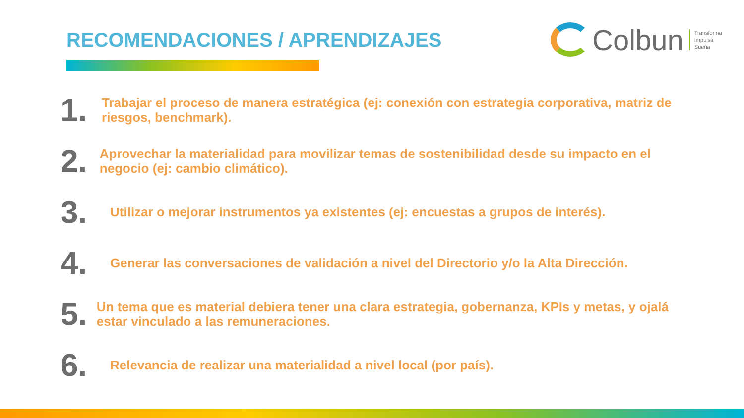RECOMENDACIONES / APRENDIZAJES
Colbun
Transforma
Impulsa
Sueña
1.
Trabajar el proceso de manera estratégica (ej: conexión con estrategia corporativa, matriz de riesgos, benchmark).
2.
Aprovechar la materialidad para movilizar temas de sostenibilidad desde su impacto en el negocio (ej: cambio climático).
3.
Utilizar o mejorar instrumentos ya existentes (ej: encuestas a grupos de interés).
4.
Generar las conversaciones de validación a nivel del Directorio y/o la Alta Dirección.
5.
Un tema que es material debiera tener una clara estrategia, gobernanza, KPIs y metas, y ojalá estar vinculado a las remuneraciones.
6.
Relevancia de realizar una materialidad a nivel local (por país).